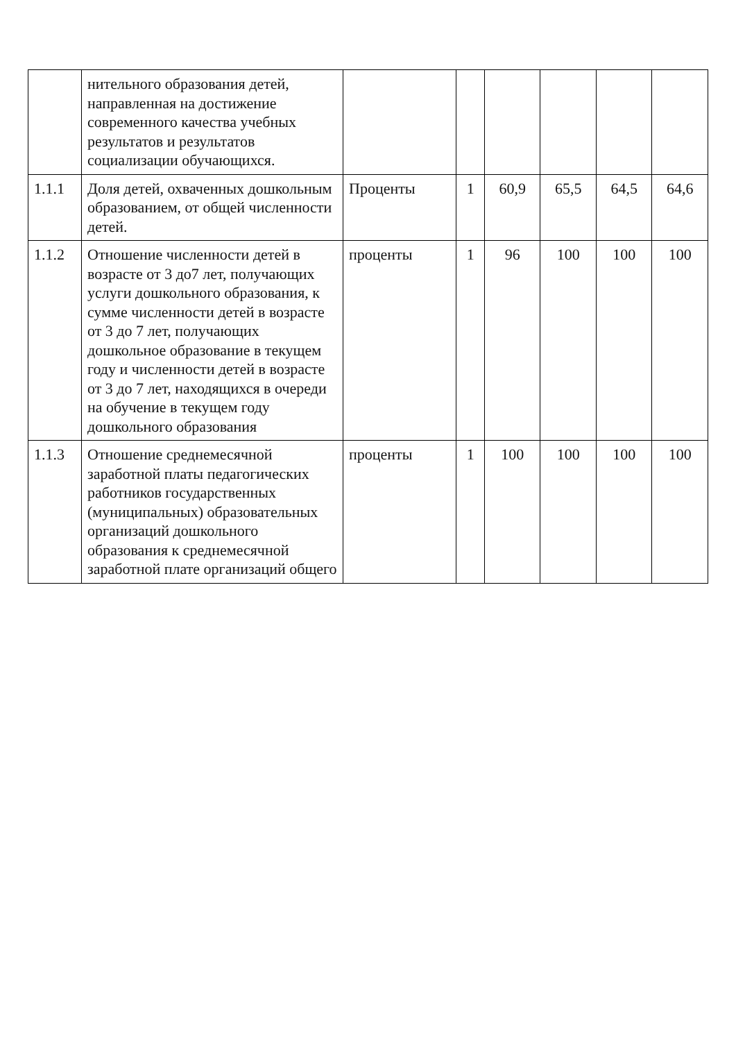| | нительного образования детей, направленная на достижение современного качества учебных результатов и результатов социализации обучающихся. | | | | | | |
| 1.1.1 | Доля детей, охваченных дошкольным образованием, от общей численности детей. | Проценты | 1 | 60,9 | 65,5 | 64,5 | 64,6 |
| 1.1.2 | Отношение численности детей в возрасте от 3 до7 лет, получающих услуги дошкольного образования, к сумме численности детей в возрасте от 3 до 7 лет, получающих дошкольное образование в текущем году и численности детей в возрасте от 3 до 7 лет, находящихся в очереди на обучение в текущем году дошкольного образования | проценты | 1 | 96 | 100 | 100 | 100 |
| 1.1.3 | Отношение среднемесячной заработной платы педагогических работников государственных (муниципальных) образовательных организаций дошкольного образования к среднемесячной заработной плате организаций общего | проценты | 1 | 100 | 100 | 100 | 100 |